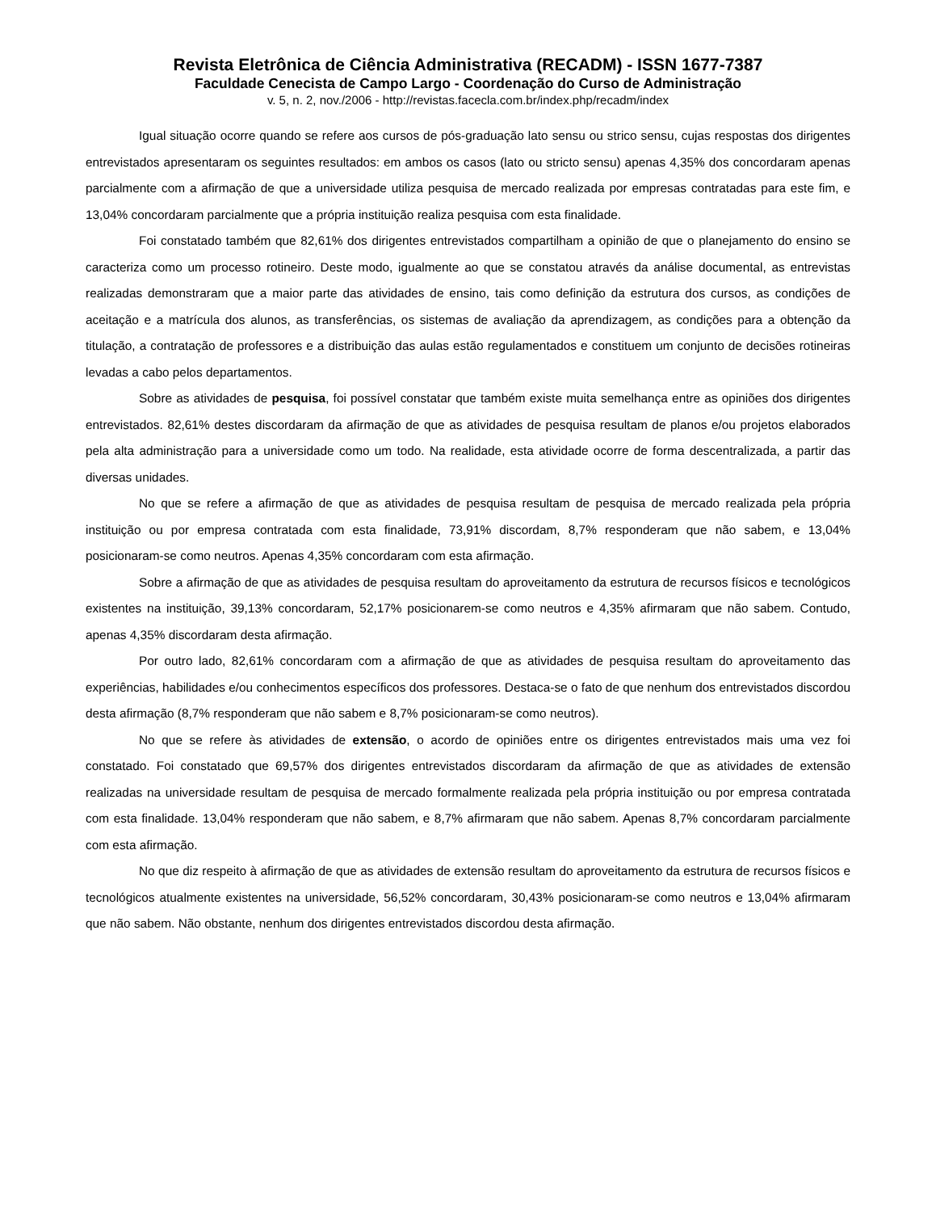Revista Eletrônica de Ciência Administrativa (RECADM) - ISSN 1677-7387
Faculdade Cenecista de Campo Largo - Coordenação do Curso de Administração
v. 5, n. 2, nov./2006 - http://revistas.facecla.com.br/index.php/recadm/index
Igual situação ocorre quando se refere aos cursos de pós-graduação lato sensu ou strico sensu, cujas respostas dos dirigentes entrevistados apresentaram os seguintes resultados: em ambos os casos (lato ou stricto sensu) apenas 4,35% dos concordaram apenas parcialmente com a afirmação de que a universidade utiliza pesquisa de mercado realizada por empresas contratadas para este fim, e 13,04% concordaram parcialmente que a própria instituição realiza pesquisa com esta finalidade.
Foi constatado também que 82,61% dos dirigentes entrevistados compartilham a opinião de que o planejamento do ensino se caracteriza como um processo rotineiro. Deste modo, igualmente ao que se constatou através da análise documental, as entrevistas realizadas demonstraram que a maior parte das atividades de ensino, tais como definição da estrutura dos cursos, as condições de aceitação e a matrícula dos alunos, as transferências, os sistemas de avaliação da aprendizagem, as condições para a obtenção da titulação, a contratação de professores e a distribuição das aulas estão regulamentados e constituem um conjunto de decisões rotineiras levadas a cabo pelos departamentos.
Sobre as atividades de pesquisa, foi possível constatar que também existe muita semelhança entre as opiniões dos dirigentes entrevistados. 82,61% destes discordaram da afirmação de que as atividades de pesquisa resultam de planos e/ou projetos elaborados pela alta administração para a universidade como um todo. Na realidade, esta atividade ocorre de forma descentralizada, a partir das diversas unidades.
No que se refere a afirmação de que as atividades de pesquisa resultam de pesquisa de mercado realizada pela própria instituição ou por empresa contratada com esta finalidade, 73,91% discordam, 8,7% responderam que não sabem, e 13,04% posicionaram-se como neutros. Apenas 4,35% concordaram com esta afirmação.
Sobre a afirmação de que as atividades de pesquisa resultam do aproveitamento da estrutura de recursos físicos e tecnológicos existentes na instituição, 39,13% concordaram, 52,17% posicionarem-se como neutros e 4,35% afirmaram que não sabem. Contudo, apenas 4,35% discordaram desta afirmação.
Por outro lado, 82,61% concordaram com a afirmação de que as atividades de pesquisa resultam do aproveitamento das experiências, habilidades e/ou conhecimentos específicos dos professores. Destaca-se o fato de que nenhum dos entrevistados discordou desta afirmação (8,7% responderam que não sabem e 8,7% posicionaram-se como neutros).
No que se refere às atividades de extensão, o acordo de opiniões entre os dirigentes entrevistados mais uma vez foi constatado. Foi constatado que 69,57% dos dirigentes entrevistados discordaram da afirmação de que as atividades de extensão realizadas na universidade resultam de pesquisa de mercado formalmente realizada pela própria instituição ou por empresa contratada com esta finalidade. 13,04% responderam que não sabem, e 8,7% afirmaram que não sabem. Apenas 8,7% concordaram parcialmente com esta afirmação.
No que diz respeito à afirmação de que as atividades de extensão resultam do aproveitamento da estrutura de recursos físicos e tecnológicos atualmente existentes na universidade, 56,52% concordaram, 30,43% posicionaram-se como neutros e 13,04% afirmaram que não sabem. Não obstante, nenhum dos dirigentes entrevistados discordou desta afirmação.